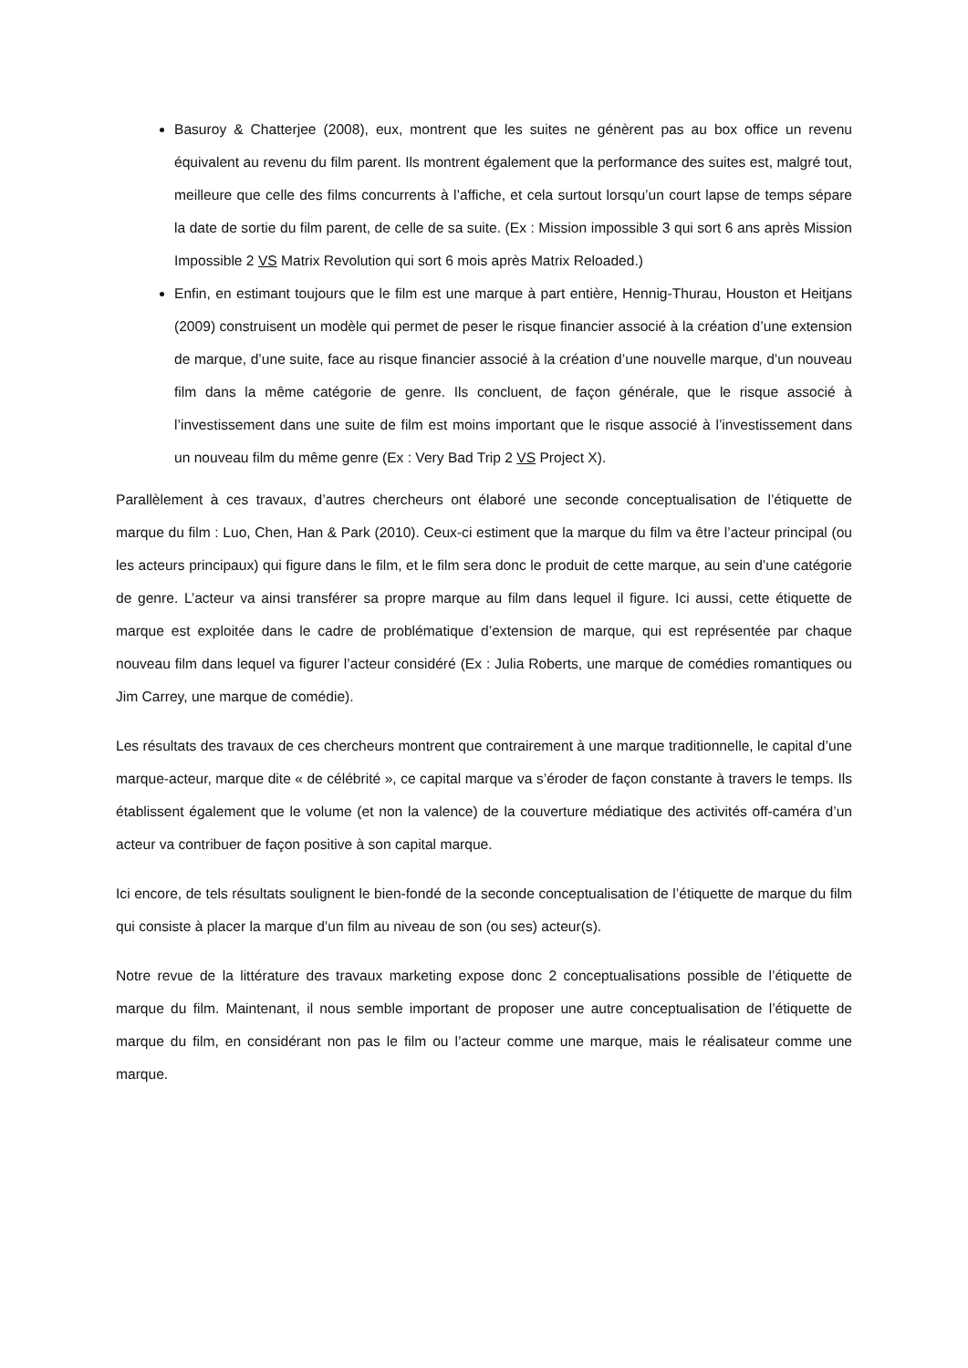Basuroy & Chatterjee (2008), eux, montrent que les suites ne génèrent pas au box office un revenu équivalent au revenu du film parent. Ils montrent également que la performance des suites est, malgré tout, meilleure que celle des films concurrents à l’affiche, et cela surtout lorsqu’un court lapse de temps sépare la date de sortie du film parent, de celle de sa suite. (Ex : Mission impossible 3 qui sort 6 ans après Mission Impossible 2 VS Matrix Revolution qui sort 6 mois après Matrix Reloaded.)
Enfin, en estimant toujours que le film est une marque à part entière, Hennig-Thurau, Houston et Heitjans (2009) construisent un modèle qui permet de peser le risque financier associé à la création d’une extension de marque, d’une suite, face au risque financier associé à la création d’une nouvelle marque, d’un nouveau film dans la même catégorie de genre. Ils concluent, de façon générale, que le risque associé à l’investissement dans une suite de film est moins important que le risque associé à l’investissement dans un nouveau film du même genre (Ex : Very Bad Trip 2 VS Project X).
Parallèlement à ces travaux, d’autres chercheurs ont élaboré une seconde conceptualisation de l’étiquette de marque du film : Luo, Chen, Han & Park (2010). Ceux-ci estiment que la marque du film va être l’acteur principal (ou les acteurs principaux) qui figure dans le film, et le film sera donc le produit de cette marque, au sein d’une catégorie de genre. L’acteur va ainsi transférer sa propre marque au film dans lequel il figure. Ici aussi, cette étiquette de marque est exploitée dans le cadre de problématique d’extension de marque, qui est représentée par chaque nouveau film dans lequel va figurer l’acteur considéré (Ex : Julia Roberts, une marque de comédies romantiques ou Jim Carrey, une marque de comédie).
Les résultats des travaux de ces chercheurs montrent que contrairement à une marque traditionnelle, le capital d’une marque-acteur, marque dite « de célébrité », ce capital marque va s’éroder de façon constante à travers le temps. Ils établissent également que le volume (et non la valence) de la couverture médiatique des activités off-caméra d’un acteur va contribuer de façon positive à son capital marque.
Ici encore, de tels résultats soulignent le bien-fondé de la seconde conceptualisation de l’étiquette de marque du film qui consiste à placer la marque d’un film au niveau de son (ou ses) acteur(s).
Notre revue de la littérature des travaux marketing expose donc 2 conceptualisations possible de l’étiquette de marque du film. Maintenant, il nous semble important de proposer une autre conceptualisation de l’étiquette de marque du film, en considérant non pas le film ou l’acteur comme une marque, mais le réalisateur comme une marque.